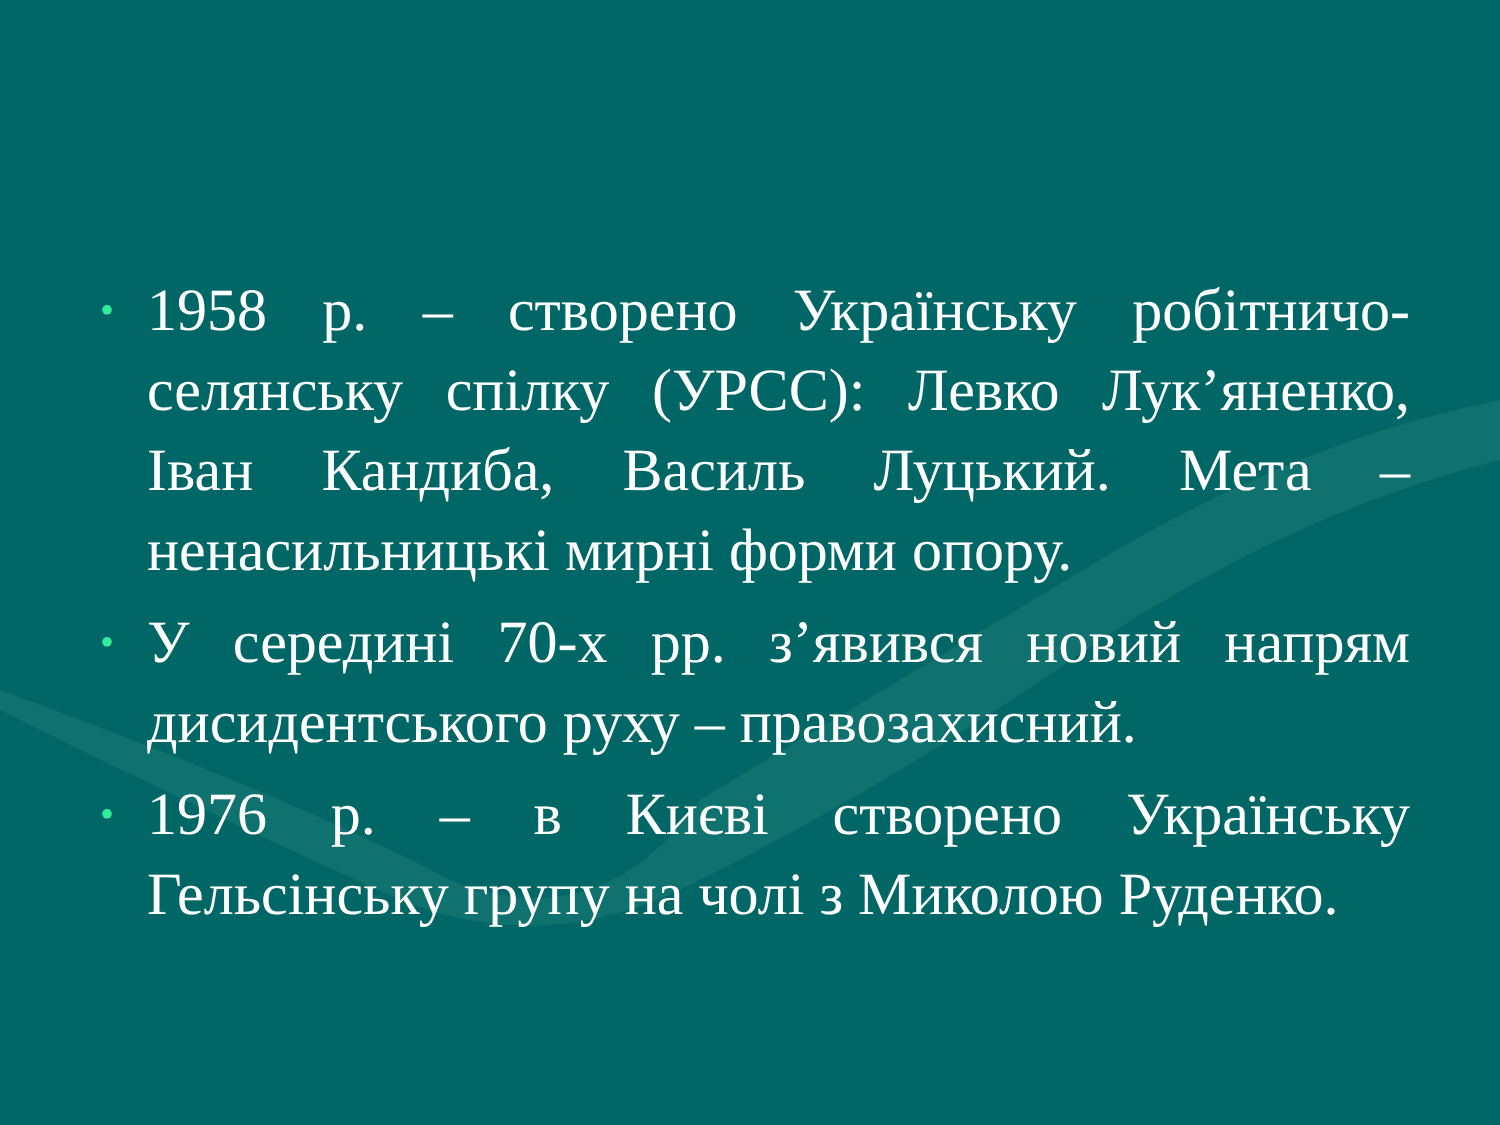• 1958 р. – створено Українську робітничо-селянську спілку (УРСС): Левко Лук’яненко, Іван Кандиба, Василь Луцький. Мета – ненасильницькі мирні форми опору.
• У середині 70-х рр. з’явився новий напрям дисидентського руху – правозахисний.
• 1976 р. – в Києві створено Українську Гельсінську групу на чолі з Миколою Руденко.